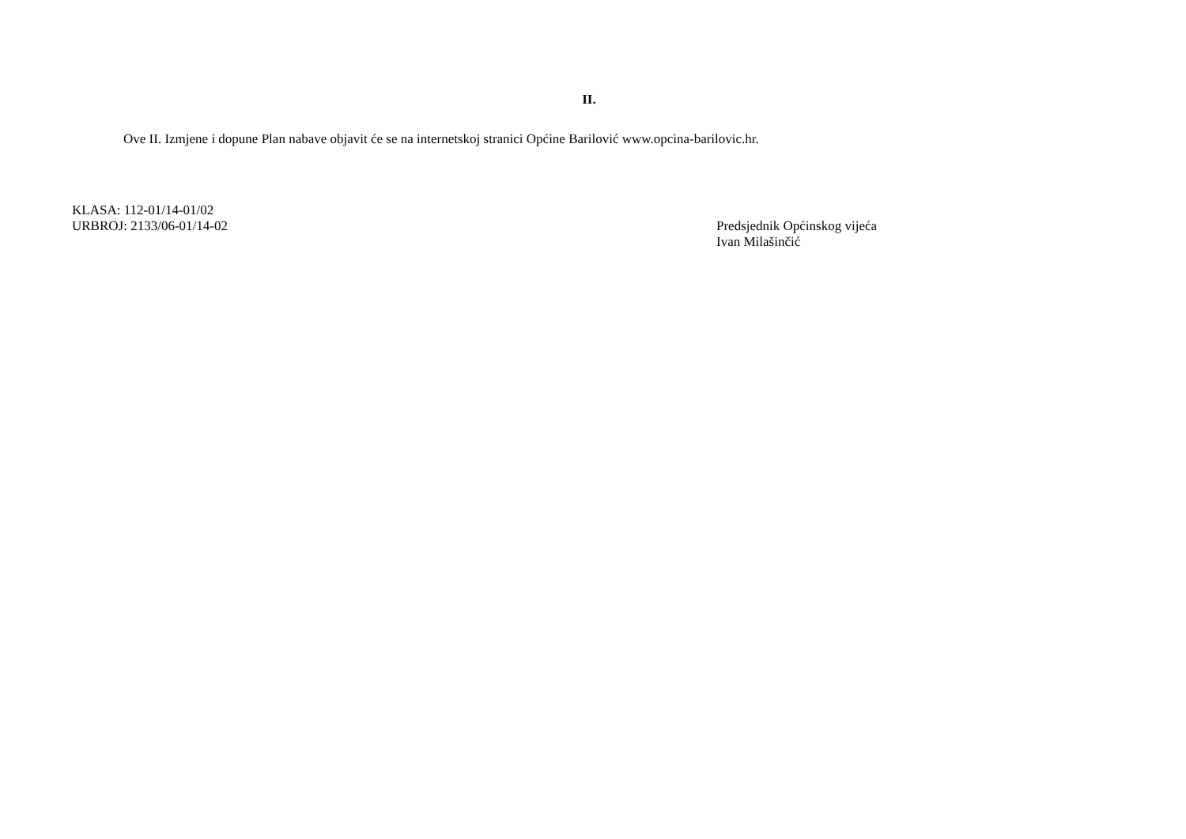II.
Ove II. Izmjene i dopune Plan nabave objavit će se na internetskoj stranici Općine Barilović www.opcina-barilovic.hr.
KLASA: 112-01/14-01/02
URBROJ: 2133/06-01/14-02
Predsjednik Općinskog vijeća
Ivan Milašinčić